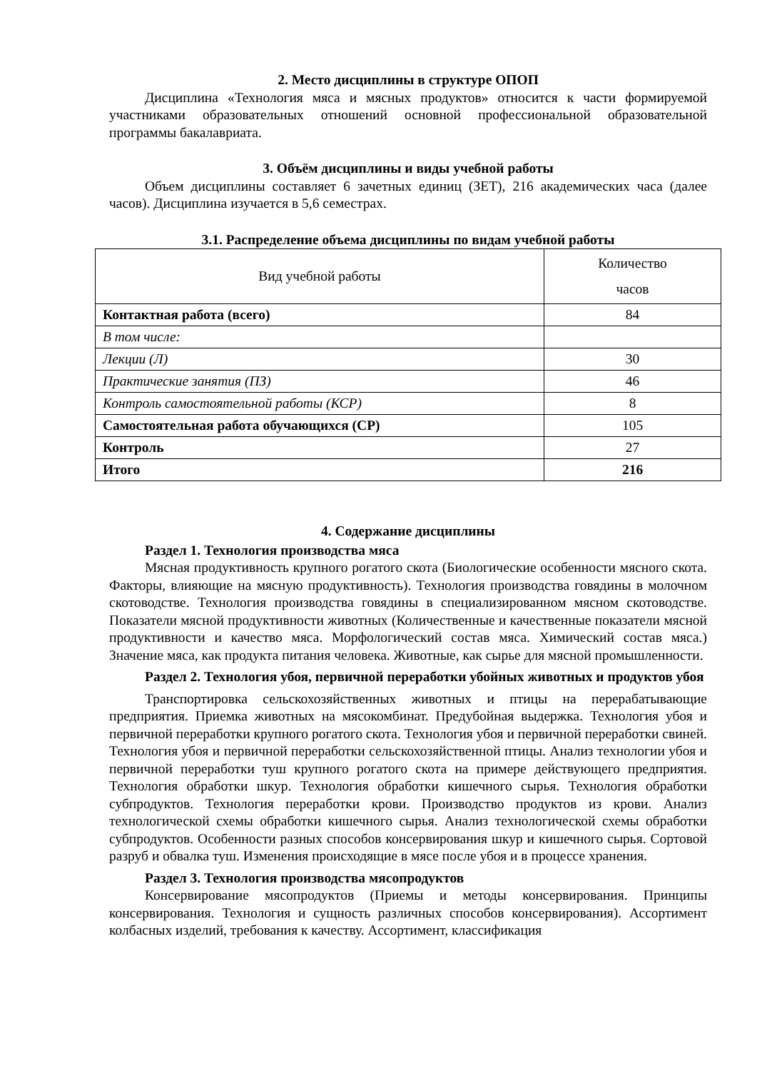2. Место дисциплины в структуре ОПОП
Дисциплина «Технология мяса и мясных продуктов» относится к части формируемой участниками образовательных отношений основной профессиональной образовательной программы бакалавриата.
3. Объём дисциплины и виды учебной работы
Объем дисциплины составляет 6 зачетных единиц (ЗЕТ), 216 академических часа (далее часов). Дисциплина изучается в 5,6 семестрах.
3.1. Распределение объема дисциплины по видам учебной работы
| Вид учебной работы | Количество часов |
| --- | --- |
| Контактная работа (всего) | 84 |
| В том числе: | |
| Лекции (Л) | 30 |
| Практические занятия (ПЗ) | 46 |
| Контроль самостоятельной работы (КСР) | 8 |
| Самостоятельная работа обучающихся (СР) | 105 |
| Контроль | 27 |
| Итого | 216 |
4. Содержание дисциплины
Раздел 1. Технология производства мяса
Мясная продуктивность крупного рогатого скота (Биологические особенности мясного скота. Факторы, влияющие на мясную продуктивность). Технология производства говядины в молочном скотоводстве. Технология производства говядины в специализированном мясном скотоводстве. Показатели мясной продуктивности животных (Количественные и качественные показатели мясной продуктивности и качество мяса. Морфологический состав мяса. Химический состав мяса.) Значение мяса, как продукта питания человека. Животные, как сырье для мясной промышленности.
Раздел 2. Технология убоя, первичной переработки убойных животных и продуктов убоя
Транспортировка сельскохозяйственных животных и птицы на перерабатывающие предприятия. Приемка животных на мясокомбинат. Предубойная выдержка. Технология убоя и первичной переработки крупного рогатого скота. Технология убоя и первичной переработки свиней. Технология убоя и первичной переработки сельскохозяйственной птицы. Анализ технологии убоя и первичной переработки туш крупного рогатого скота на примере действующего предприятия. Технология обработки шкур. Технология обработки кишечного сырья. Технология обработки субпродуктов. Технология переработки крови. Производство продуктов из крови. Анализ технологической схемы обработки кишечного сырья. Анализ технологической схемы обработки субпродуктов. Особенности разных способов консервирования шкур и кишечного сырья. Сортовой разруб и обвалка туш. Изменения происходящие в мясе после убоя и в процессе хранения.
Раздел 3. Технология производства мясопродуктов
Консервирование мясопродуктов (Приемы и методы консервирования. Принципы консервирования. Технология и сущность различных способов консервирования). Ассортимент колбасных изделий, требования к качеству. Ассортимент, классификация